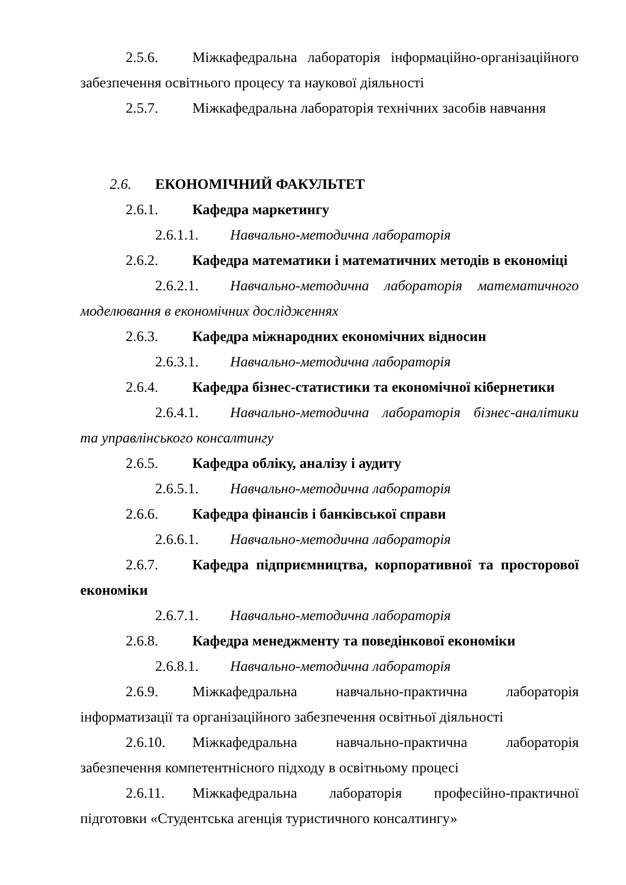2.5.6. Міжкафедральна лабораторія інформаційно-організаційного забезпечення освітнього процесу та наукової діяльності
2.5.7. Міжкафедральна лабораторія технічних засобів навчання
2.6. ЕКОНОМІЧНИЙ ФАКУЛЬТЕТ
2.6.1. Кафедра маркетингу
2.6.1.1. Навчально-методична лабораторія
2.6.2. Кафедра математики і математичних методів в економіці
2.6.2.1. Навчально-методична лабораторія математичного моделювання в економічних дослідженнях
2.6.3. Кафедра міжнародних економічних відносин
2.6.3.1. Навчально-методична лабораторія
2.6.4. Кафедра бізнес-статистики та економічної кібернетики
2.6.4.1. Навчально-методична лабораторія бізнес-аналітики та управлінського консалтингу
2.6.5. Кафедра обліку, аналізу і аудиту
2.6.5.1. Навчально-методична лабораторія
2.6.6. Кафедра фінансів і банківської справи
2.6.6.1. Навчально-методична лабораторія
2.6.7. Кафедра підприємництва, корпоративної та просторової економіки
2.6.7.1. Навчально-методична лабораторія
2.6.8. Кафедра менеджменту та поведінкової економіки
2.6.8.1. Навчально-методична лабораторія
2.6.9. Міжкафедральна навчально-практична лабораторія інформатизації та організаційного забезпечення освітньої діяльності
2.6.10. Міжкафедральна навчально-практична лабораторія забезпечення компетентнісного підходу в освітньому процесі
2.6.11. Міжкафедральна лабораторія професійно-практичної підготовки «Студентська агенція туристичного консалтингу»